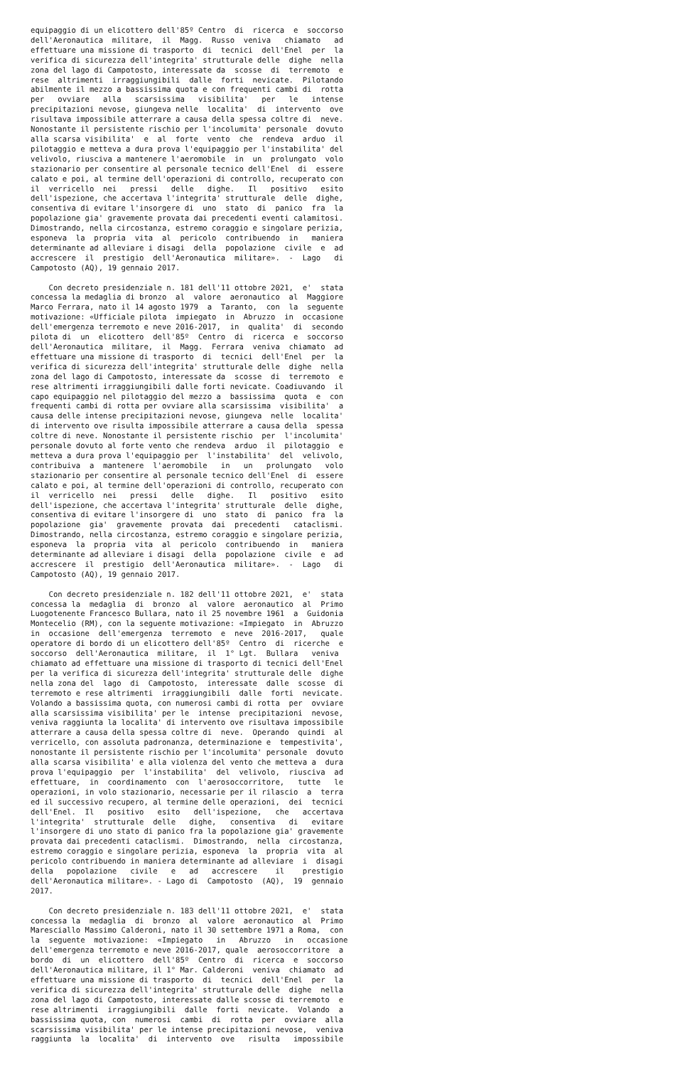equipaggio di un elicottero dell'85º Centro  di  ricerca  e  soccorso
dell'Aeronautica  militare,  il  Magg.  Russo  veniva   chiamato   ad
effettuare una missione di trasporto  di  tecnici  dell'Enel  per  la
verifica di sicurezza dell'integrita' strutturale delle  dighe  nella
zona del lago di Campotosto, interessate da  scosse  di  terremoto  e
rese  altrimenti  irraggiungibili  dalle  forti  nevicate.  Pilotando
abilmente il mezzo a bassissima quota e con frequenti cambi di  rotta
per   ovviare   alla   scarsissima   visibilita'   per   le   intense
precipitazioni nevose, giungeva nelle  localita'  di  intervento  ove
risultava impossibile atterrare a causa della spessa coltre di  neve.
Nonostante il persistente rischio per l'incolumita' personale  dovuto
alla scarsa visibilita'  e  al  forte  vento  che  rendeva  arduo  il
pilotaggio e metteva a dura prova l'equipaggio per l'instabilita' del
velivolo, riusciva a mantenere l'aeromobile  in  un  prolungato  volo
stazionario per consentire al personale tecnico dell'Enel  di  essere
calato e poi, al termine dell'operazioni di controllo, recuperato con
il  verricello  nei   pressi   delle   dighe.   Il   positivo   esito
dell'ispezione, che accertava l'integrita' strutturale  delle  dighe,
consentiva di evitare l'insorgere di  uno  stato  di  panico  fra  la
popolazione gia' gravemente provata dai precedenti eventi calamitosi.
Dimostrando, nella circostanza, estremo coraggio e singolare perizia,
esponeva  la  propria  vita  al  pericolo  contribuendo  in   maniera
determinante ad alleviare i disagi  della  popolazione  civile  e  ad
accrescere  il  prestigio  dell'Aeronautica  militare».  -  Lago   di
Campotosto (AQ), 19 gennaio 2017.

    Con decreto presidenziale n. 181 dell'11 ottobre 2021,  e'  stata
concessa la medaglia di bronzo  al  valore  aeronautico  al  Maggiore
Marco Ferrara, nato il 14 agosto 1979  a  Taranto,  con  la  seguente
motivazione: «Ufficiale pilota  impiegato  in  Abruzzo  in  occasione
dell'emergenza terremoto e neve 2016-2017,  in  qualita'  di  secondo
pilota di  un  elicottero  dell'85º  Centro  di  ricerca  e  soccorso
dell'Aeronautica  militare,  il  Magg.  Ferrara  veniva  chiamato  ad
effettuare una missione di trasporto  di  tecnici  dell'Enel  per  la
verifica di sicurezza dell'integrita' strutturale delle  dighe  nella
zona del lago di Campotosto, interessate da  scosse  di  terremoto  e
rese altrimenti irraggiungibili dalle forti nevicate. Coadiuvando  il
capo equipaggio nel pilotaggio del mezzo a  bassissima  quota  e  con
frequenti cambi di rotta per ovviare alla scarsissima  visibilita'  a
causa delle intense precipitazioni nevose, giungeva  nelle  localita'
di intervento ove risulta impossibile atterrare a causa della  spessa
coltre di neve. Nonostante il persistente rischio  per  l'incolumita'
personale dovuto al forte vento che rendeva  arduo  il  pilotaggio  e
metteva a dura prova l'equipaggio per  l'instabilita'  del  velivolo,
contribuiva  a  mantenere  l'aeromobile   in   un   prolungato   volo
stazionario per consentire al personale tecnico dell'Enel  di  essere
calato e poi, al termine dell'operazioni di controllo, recuperato con
il  verricello  nei   pressi   delle   dighe.   Il   positivo   esito
dell'ispezione, che accertava l'integrita' strutturale  delle  dighe,
consentiva di evitare l'insorgere di  uno  stato  di  panico  fra  la
popolazione  gia'  gravemente  provata  dai  precedenti   cataclismi.
Dimostrando, nella circostanza, estremo coraggio e singolare perizia,
esponeva  la  propria  vita  al  pericolo  contribuendo  in   maniera
determinante ad alleviare i disagi  della  popolazione  civile  e  ad
accrescere  il  prestigio  dell'Aeronautica  militare».  -  Lago   di
Campotosto (AQ), 19 gennaio 2017.

    Con decreto presidenziale n. 182 dell'11 ottobre 2021,  e'  stata
concessa la  medaglia  di  bronzo  al  valore  aeronautico  al  Primo
Luogotenente Francesco Bullara, nato il 25 novembre 1961  a  Guidonia
Montecelio (RM), con la seguente motivazione: «Impiegato  in  Abruzzo
in  occasione  dell'emergenza  terremoto  e  neve  2016-2017,   quale
operatore di bordo di un elicottero dell'85º  Centro  di  ricerche  e
soccorso  dell'Aeronautica  militare,  il  1° Lgt.  Bullara   veniva
chiamato ad effettuare una missione di trasporto di tecnici dell'Enel
per la verifica di sicurezza dell'integrita' strutturale delle  dighe
nella zona del  lago  di  Campotosto,  interessate  dalle  scosse  di
terremoto e rese altrimenti  irraggiungibili  dalle  forti  nevicate.
Volando a bassissima quota, con numerosi cambi di rotta  per  ovviare
alla scarsissima visibilita' per le  intense  precipitazioni  nevose,
veniva raggiunta la localita' di intervento ove risultava impossibile
atterrare a causa della spessa coltre di  neve.  Operando  quindi  al
verricello, con assoluta padronanza, determinazione e  tempestivita',
nonostante il persistente rischio per l'incolumita' personale  dovuto
alla scarsa visibilita' e alla violenza del vento che metteva a  dura
prova l'equipaggio  per  l'instabilita'  del  velivolo,  riusciva  ad
effettuare,  in  coordinamento  con  l'aerosoccorritore,   tutte   le
operazioni, in volo stazionario, necessarie per il rilascio  a  terra
ed il successivo recupero, al termine delle operazioni,  dei  tecnici
dell'Enel.  Il   positivo   esito   dell'ispezione,   che   accertava
l'integrita'  strutturale  delle   dighe,   consentiva   di   evitare
l'insorgere di uno stato di panico fra la popolazione gia' gravemente
provata dai precedenti cataclismi.  Dimostrando,  nella  circostanza,
estremo coraggio e singolare perizia, esponeva  la  propria  vita  al
pericolo contribuendo in maniera determinante ad alleviare  i  disagi
della   popolazione   civile   e   ad   accrescere    il    prestigio
dell'Aeronautica militare». - Lago di  Campotosto  (AQ),  19  gennaio
2017.

    Con decreto presidenziale n. 183 dell'11 ottobre 2021,  e'  stata
concessa la  medaglia  di  bronzo  al  valore  aeronautico  al  Primo
Maresciallo Massimo Calderoni, nato il 30 settembre 1971 a Roma,  con
la  seguente  motivazione:  «Impiegato   in   Abruzzo   in   occasione
dell'emergenza terremoto e neve 2016-2017, quale  aerosoccorritore  a
bordo  di  un  elicottero  dell'85º  Centro  di  ricerca  e  soccorso
dell'Aeronautica militare, il 1° Mar. Calderoni  veniva  chiamato  ad
effettuare una missione di trasporto  di  tecnici  dell'Enel  per  la
verifica di sicurezza dell'integrita' strutturale delle  dighe  nella
zona del lago di Campotosto, interessate dalle scosse di terremoto  e
rese altrimenti  irraggiungibili  dalle  forti  nevicate.  Volando  a
bassissima quota, con  numerosi  cambi  di  rotta  per  ovviare  alla
scarsissima visibilita' per le intense precipitazioni nevose,  veniva
raggiunta  la  localita'  di  intervento  ove   risulta   impossibile